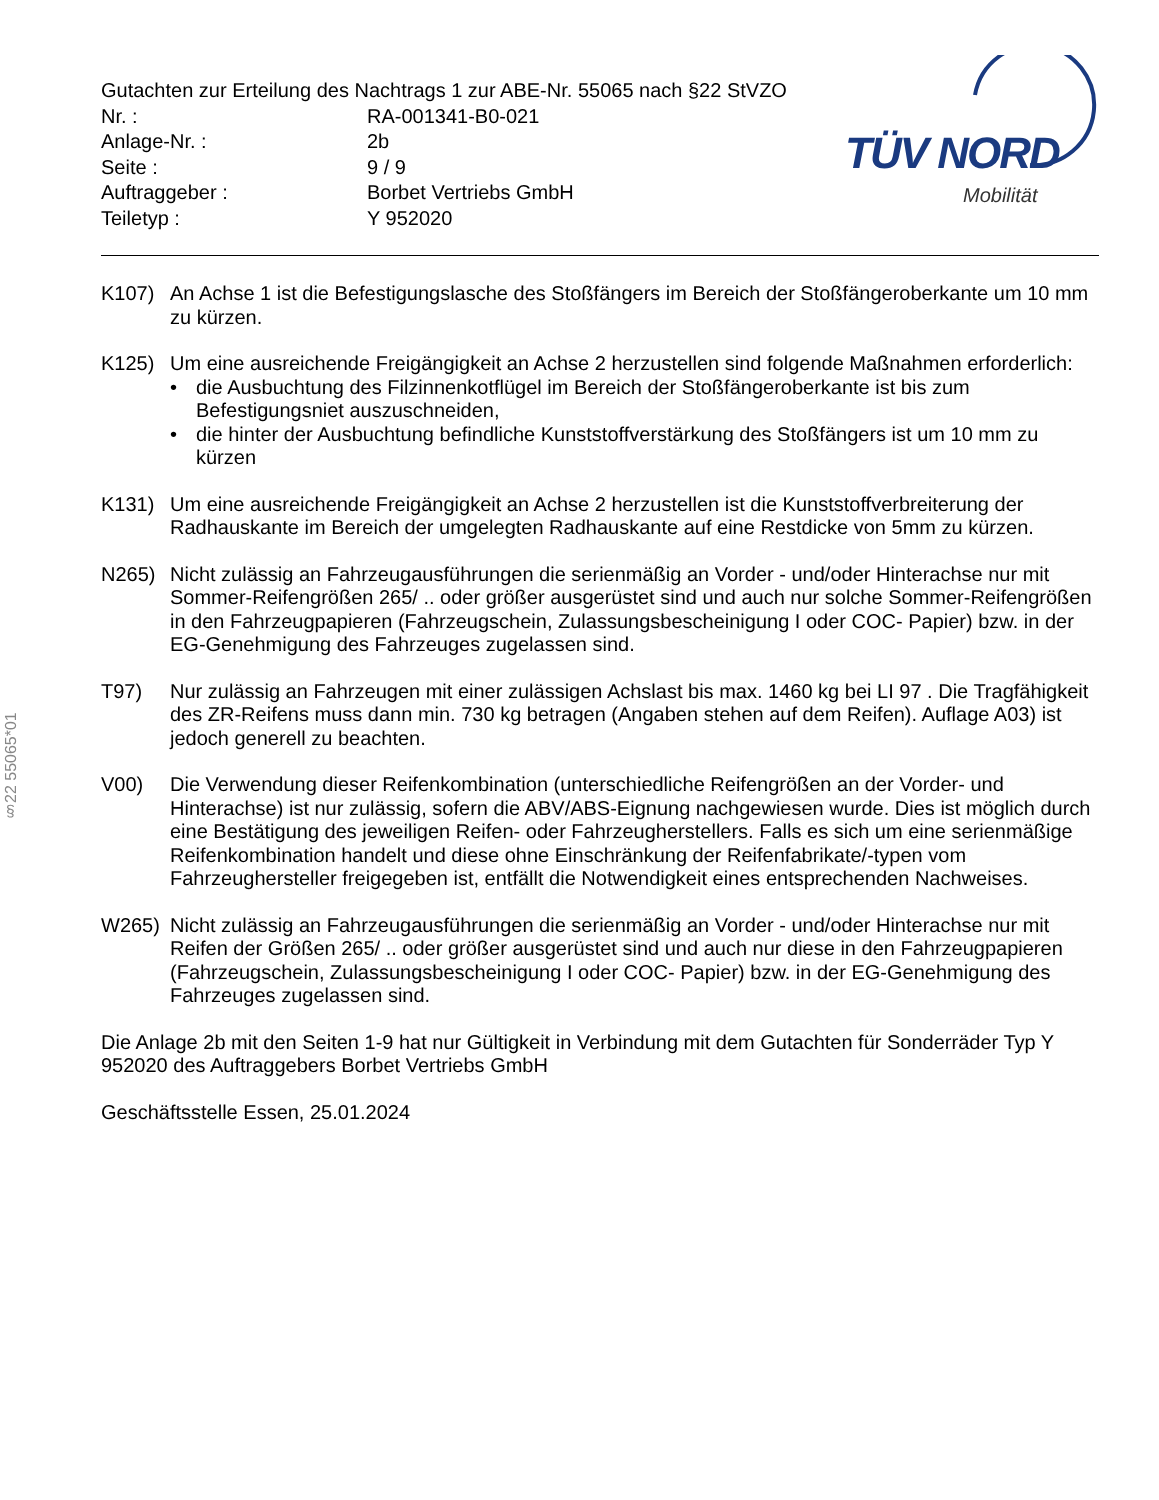TÜV NORD
Mobilität
§22 55065*01
Gutachten zur Erteilung des Nachtrags 1 zur ABE-Nr. 55065 nach §22 StVZO
| Nr. : | RA-001341-B0-021 |
| Anlage-Nr. : | 2b |
| Seite : | 9 / 9 |
| Auftraggeber : | Borbet Vertriebs GmbH |
| Teiletyp : | Y 952020 |
K107) An Achse 1 ist die Befestigungslasche des Stoßfängers im Bereich der Stoßfängeroberkante um 10 mm zu kürzen.
K125) Um eine ausreichende Freigängigkeit an Achse 2 herzustellen sind folgende Maßnahmen erforderlich:
• die Ausbuchtung des Filzinnenkotflügel im Bereich der Stoßfängeroberkante ist bis zum Befestigungsniet auszuschneiden,
• die hinter der Ausbuchtung befindliche Kunststoffverstärkung des Stoßfängers ist um 10 mm zu kürzen
K131) Um eine ausreichende Freigängigkeit an Achse 2 herzustellen ist die Kunststoffverbreiterung der Radhauskante im Bereich der umgelegten Radhauskante auf eine Restdicke von 5mm zu kürzen.
N265) Nicht zulässig an Fahrzeugausführungen die serienmäßig an Vorder - und/oder Hinterachse nur mit Sommer-Reifengrößen 265/ .. oder größer ausgerüstet sind und auch nur solche Sommer-Reifengrößen in den Fahrzeugpapieren (Fahrzeugschein, Zulassungsbescheinigung I oder COC- Papier) bzw. in der EG-Genehmigung des Fahrzeuges zugelassen sind.
T97) Nur zulässig an Fahrzeugen mit einer zulässigen Achslast bis max. 1460 kg bei LI 97 . Die Tragfähigkeit des ZR-Reifens muss dann min. 730 kg betragen (Angaben stehen auf dem Reifen). Auflage A03) ist jedoch generell zu beachten.
V00) Die Verwendung dieser Reifenkombination (unterschiedliche Reifengrößen an der Vorder- und Hinterachse) ist nur zulässig, sofern die ABV/ABS-Eignung nachgewiesen wurde. Dies ist möglich durch eine Bestätigung des jeweiligen Reifen- oder Fahrzeugherstellers. Falls es sich um eine serienmäßige Reifenkombination handelt und diese ohne Einschränkung der Reifenfabrikate/-typen vom Fahrzeughersteller freigegeben ist, entfällt die Notwendigkeit eines entsprechenden Nachweises.
W265) Nicht zulässig an Fahrzeugausführungen die serienmäßig an Vorder - und/oder Hinterachse nur mit Reifen der Größen 265/ .. oder größer ausgerüstet sind und auch nur diese in den Fahrzeugpapieren (Fahrzeugschein, Zulassungsbescheinigung I oder COC- Papier) bzw. in der EG-Genehmigung des Fahrzeuges zugelassen sind.
Die Anlage 2b mit den Seiten 1-9 hat nur Gültigkeit in Verbindung mit dem Gutachten für Sonderräder Typ Y 952020 des Auftraggebers Borbet Vertriebs GmbH
Geschäftsstelle Essen, 25.01.2024